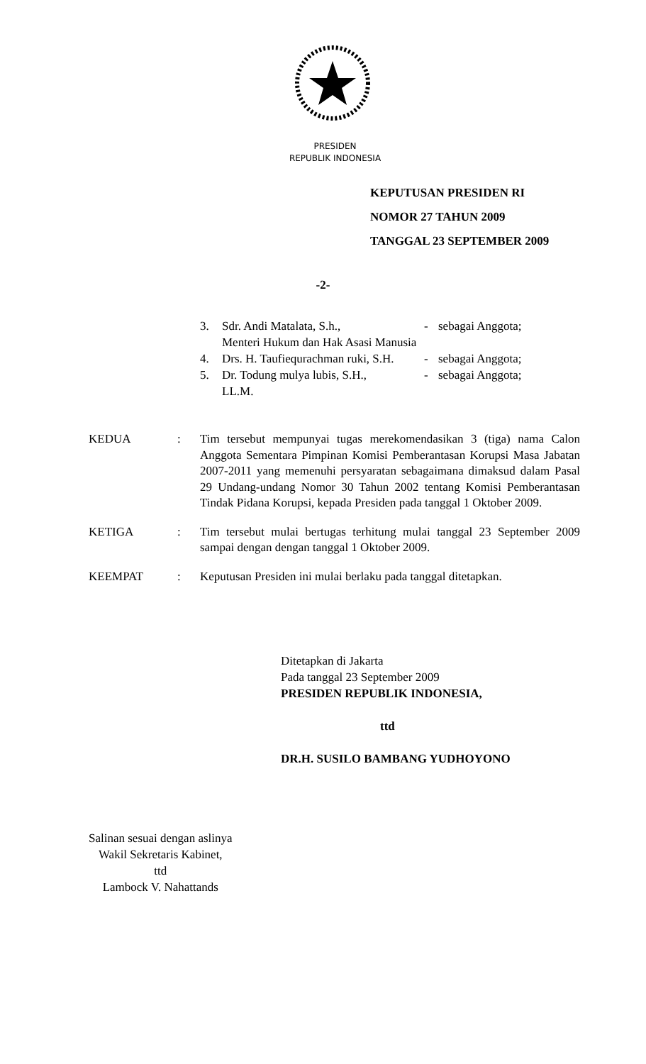PRESIDEN
REPUBLIK INDONESIA
KEPUTUSAN PRESIDEN RI
NOMOR 27 TAHUN 2009
TANGGAL 23 SEPTEMBER 2009
-2-
| 3. | Sdr. Andi Matalata, S.h., Menteri Hukum dan Hak Asasi Manusia | - | sebagai Anggota; |
| 4. | Drs. H. Taufiequrachman ruki, S.H. | - | sebagai Anggota; |
| 5. | Dr. Todung mulya lubis, S.H., LL.M. | - | sebagai Anggota; |
KEDUA : Tim tersebut mempunyai tugas merekomendasikan 3 (tiga) nama Calon Anggota Sementara Pimpinan Komisi Pemberantasan Korupsi Masa Jabatan 2007-2011 yang memenuhi persyaratan sebagaimana dimaksud dalam Pasal 29 Undang-undang Nomor 30 Tahun 2002 tentang Komisi Pemberantasan Tindak Pidana Korupsi, kepada Presiden pada tanggal 1 Oktober 2009.
KETIGA : Tim tersebut mulai bertugas terhitung mulai tanggal 23 September 2009 sampai dengan dengan tanggal 1 Oktober 2009.
KEEMPAT : Keputusan Presiden ini mulai berlaku pada tanggal ditetapkan.
Ditetapkan di Jakarta
Pada tanggal 23 September 2009
PRESIDEN REPUBLIK INDONESIA,
ttd
DR.H. SUSILO BAMBANG YUDHOYONO
Salinan sesuai dengan aslinya
Wakil Sekretaris Kabinet,
ttd
Lambock V. Nahattands